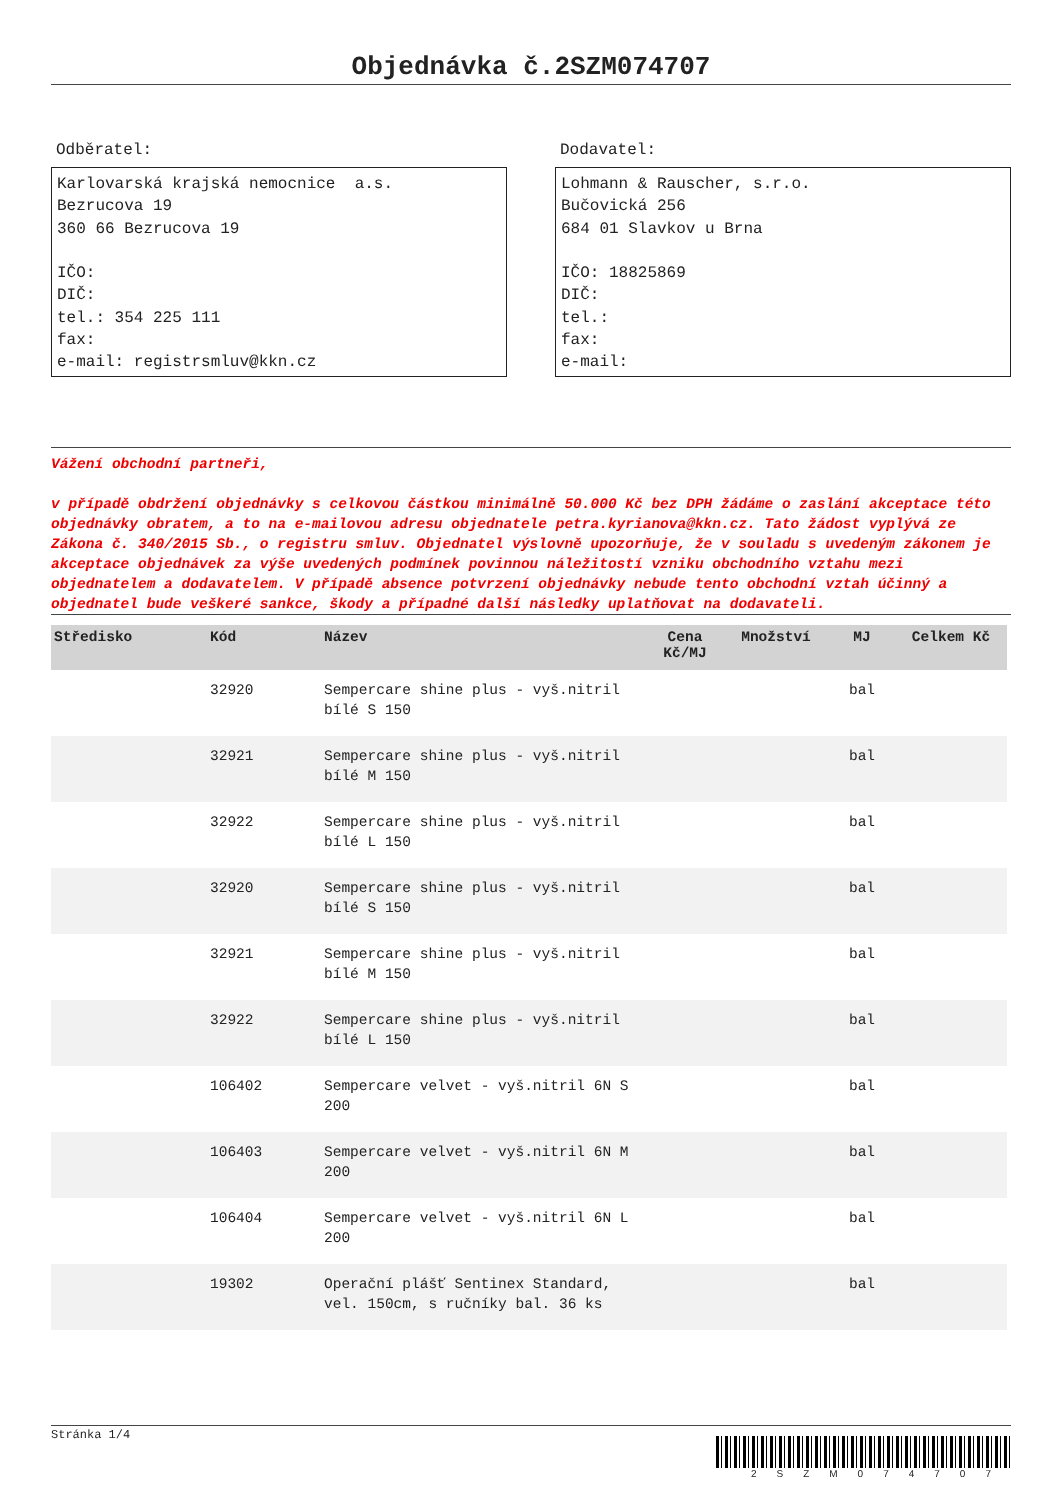Objednávka č.2SZM074707
Odběratel:
Karlovarská krajská nemocnice a.s.
Bezrucova 19
360 66 Bezrucova 19
IČO:
DIČ:
tel.: 354 225 111
fax:
e-mail: registrsmluv@kkn.cz
Dodavatel:
Lohmann & Rauscher, s.r.o.
Bučovická 256
684 01 Slavkov u Brna
IČO: 18825869
DIČ:
tel.:
fax:
e-mail:
Vážení obchodní partneři,
v případě obdržení objednávky s celkovou částkou minimálně 50.000 Kč bez DPH žádáme o zaslání akceptace této objednávky obratem, a to na e-mailovou adresu objednatele petra.kyrianova@kkn.cz. Tato žádost vyplývá ze Zákona č. 340/2015 Sb., o registru smluv. Objednatel výslovně upozorňuje, že v souladu s uvedeným zákonem je akceptace objednávek za výše uvedených podmínek povinnou náležitostí vzniku obchodního vztahu mezi objednatelem a dodavatelem. V případě absence potvrzení objednávky nebude tento obchodní vztah účinný a objednatel bude veškeré sankce, škody a případné další následky uplatňovat na dodavateli.
| Středisko | Kód | Název | Cena Kč/MJ | Množství | MJ | Celkem Kč |
| --- | --- | --- | --- | --- | --- | --- |
| | 32920 | Sempercare shine plus - vyš.nitril bílé S 150 | | | bal | |
| | 32921 | Sempercare shine plus - vyš.nitril bílé M 150 | | | bal | |
| | 32922 | Sempercare shine plus - vyš.nitril bílé L 150 | | | bal | |
| | 32920 | Sempercare shine plus - vyš.nitril bílé S 150 | | | bal | |
| | 32921 | Sempercare shine plus - vyš.nitril bílé M 150 | | | bal | |
| | 32922 | Sempercare shine plus - vyš.nitril bílé L 150 | | | bal | |
| | 106402 | Sempercare velvet - vyš.nitril 6N S 200 | | | bal | |
| | 106403 | Sempercare velvet - vyš.nitril 6N M 200 | | | bal | |
| | 106404 | Sempercare velvet - vyš.nitril 6N L 200 | | | bal | |
| | 19302 | Operační plášť Sentinex Standard, vel. 150cm, s ručníky bal. 36 ks | | | bal | |
Stránka 1/4
2SZM074707